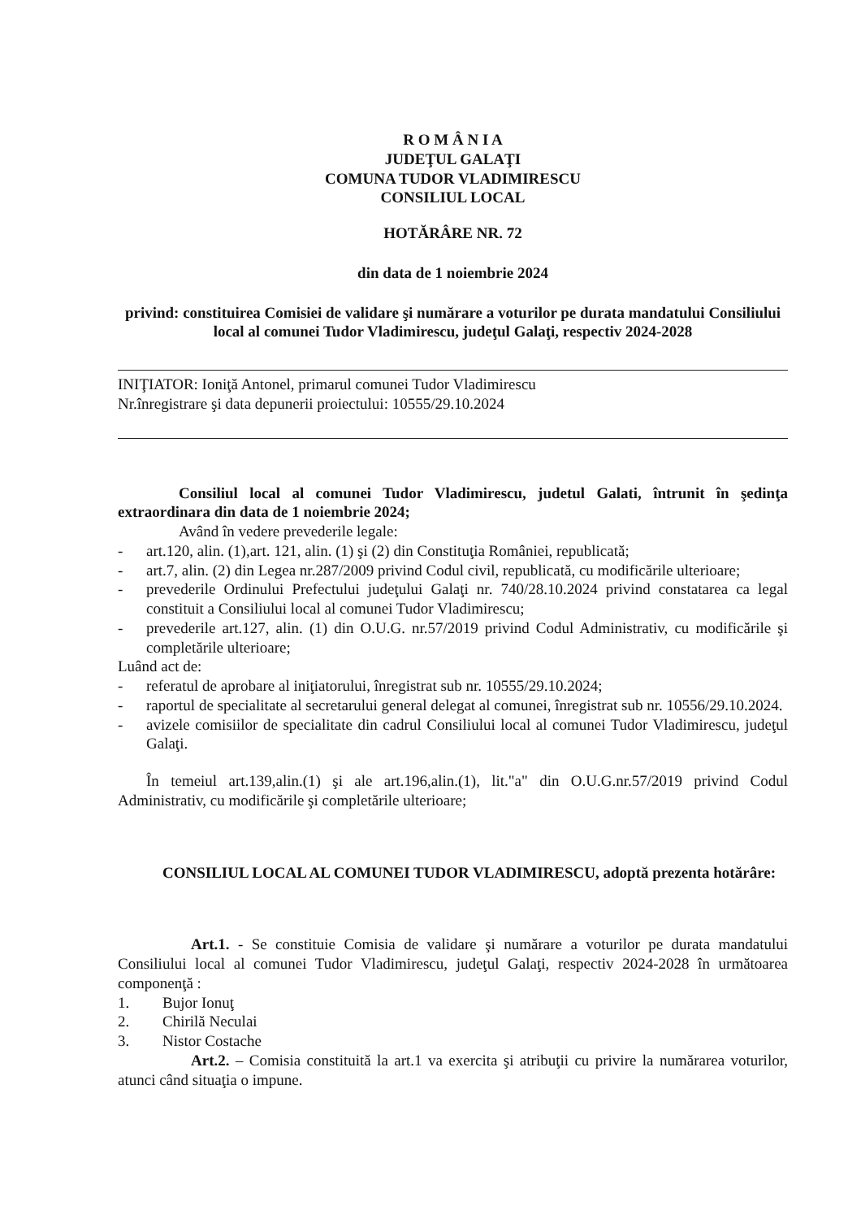R O M Â N I A
JUDEŢUL GALAŢI
COMUNA TUDOR VLADIMIRESCU
CONSILIUL LOCAL
HOTĂRÂRE NR. 72
din data de 1 noiembrie 2024
privind: constituirea Comisiei de validare şi numărare a voturilor pe durata mandatului Consiliului local al comunei Tudor Vladimirescu, judeţul Galaţi, respectiv 2024-2028
INIŢIATOR: Ioniţă Antonel, primarul comunei Tudor Vladimirescu
Nr.înregistrare şi data depunerii proiectului: 10555/29.10.2024
Consiliul local al comunei Tudor Vladimirescu, judetul Galati, întrunit în şedinţa extraordinara din data de 1 noiembrie 2024;
Având în vedere prevederile legale:
- art.120, alin. (1),art. 121, alin. (1) şi (2) din Constituţia României, republicată;
- art.7, alin. (2) din Legea nr.287/2009 privind Codul civil, republicată, cu modificările ulterioare;
- prevederile Ordinului Prefectului judeţului Galaţi nr. 740/28.10.2024 privind constatarea ca legal constituit a Consiliului local al comunei Tudor Vladimirescu;
- prevederile art.127, alin. (1) din O.U.G. nr.57/2019 privind Codul Administrativ, cu modificările şi completările ulterioare;
Luând act de:
- referatul de aprobare al iniţiatorului, înregistrat sub nr. 10555/29.10.2024;
- raportul de specialitate al secretarului general delegat al comunei, înregistrat sub nr. 10556/29.10.2024.
- avizele comisiilor de specialitate din cadrul Consiliului local al comunei Tudor Vladimirescu, judeţul Galaţi.
În temeiul art.139,alin.(1) şi ale art.196,alin.(1), lit."a" din O.U.G.nr.57/2019 privind Codul Administrativ, cu modificările şi completările ulterioare;
CONSILIUL LOCAL AL COMUNEI TUDOR VLADIMIRESCU, adoptă prezenta hotărâre:
Art.1. - Se constituie Comisia de validare şi numărare a voturilor pe durata mandatului Consiliului local al comunei Tudor Vladimirescu, judeţul Galaţi, respectiv 2024-2028 în următoarea componenţă :
1. Bujor Ionuţ
2. Chirilă Neculai
3. Nistor Costache
Art.2. – Comisia constituită la art.1 va exercita şi atribuţii cu privire la numărarea voturilor, atunci când situaţia o impune.